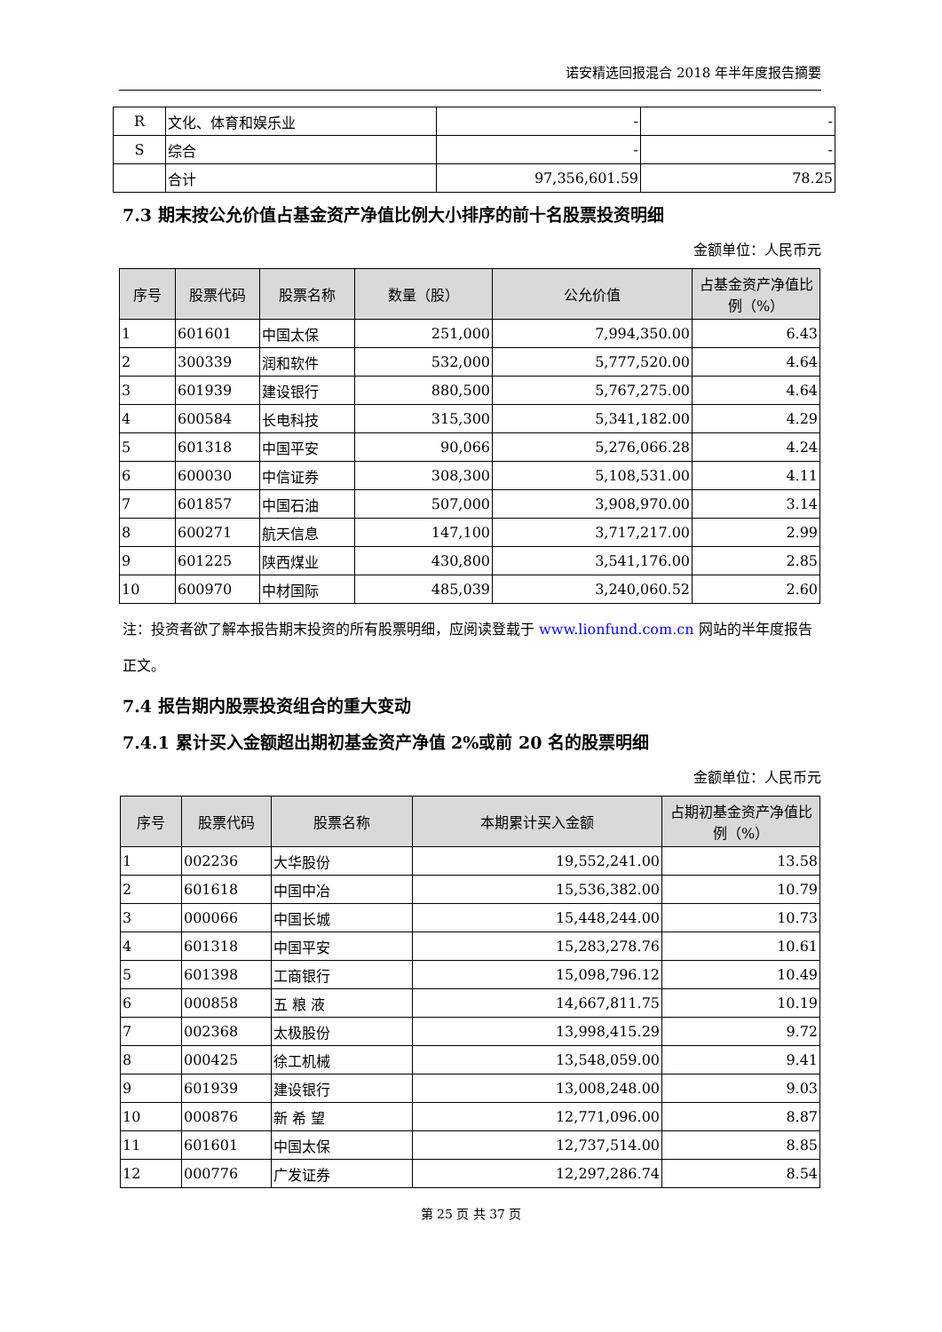诺安精选回报混合 2018 年半年度报告摘要
| R | 文化、体育和娱乐业 | - | - |
| S | 综合 | - | - |
| | 合计 | 97,356,601.59 | 78.25 |
7.3 期末按公允价值占基金资产净值比例大小排序的前十名股票投资明细
金额单位：人民币元
| 序号 | 股票代码 | 股票名称 | 数量（股） | 公允价值 | 占基金资产净值比例（%） |
| --- | --- | --- | --- | --- | --- |
| 1 | 601601 | 中国太保 | 251,000 | 7,994,350.00 | 6.43 |
| 2 | 300339 | 润和软件 | 532,000 | 5,777,520.00 | 4.64 |
| 3 | 601939 | 建设银行 | 880,500 | 5,767,275.00 | 4.64 |
| 4 | 600584 | 长电科技 | 315,300 | 5,341,182.00 | 4.29 |
| 5 | 601318 | 中国平安 | 90,066 | 5,276,066.28 | 4.24 |
| 6 | 600030 | 中信证券 | 308,300 | 5,108,531.00 | 4.11 |
| 7 | 601857 | 中国石油 | 507,000 | 3,908,970.00 | 3.14 |
| 8 | 600271 | 航天信息 | 147,100 | 3,717,217.00 | 2.99 |
| 9 | 601225 | 陕西煤业 | 430,800 | 3,541,176.00 | 2.85 |
| 10 | 600970 | 中材国际 | 485,039 | 3,240,060.52 | 2.60 |
注：投资者欲了解本报告期末投资的所有股票明细，应阅读登载于 www.lionfund.com.cn 网站的半年度报告正文。
7.4 报告期内股票投资组合的重大变动
7.4.1 累计买入金额超出期初基金资产净值 2%或前 20 名的股票明细
金额单位：人民币元
| 序号 | 股票代码 | 股票名称 | 本期累计买入金额 | 占期初基金资产净值比例（%） |
| --- | --- | --- | --- | --- |
| 1 | 002236 | 大华股份 | 19,552,241.00 | 13.58 |
| 2 | 601618 | 中国中冶 | 15,536,382.00 | 10.79 |
| 3 | 000066 | 中国长城 | 15,448,244.00 | 10.73 |
| 4 | 601318 | 中国平安 | 15,283,278.76 | 10.61 |
| 5 | 601398 | 工商银行 | 15,098,796.12 | 10.49 |
| 6 | 000858 | 五 粮 液 | 14,667,811.75 | 10.19 |
| 7 | 002368 | 太极股份 | 13,998,415.29 | 9.72 |
| 8 | 000425 | 徐工机械 | 13,548,059.00 | 9.41 |
| 9 | 601939 | 建设银行 | 13,008,248.00 | 9.03 |
| 10 | 000876 | 新 希 望 | 12,771,096.00 | 8.87 |
| 11 | 601601 | 中国太保 | 12,737,514.00 | 8.85 |
| 12 | 000776 | 广发证券 | 12,297,286.74 | 8.54 |
第 25 页 共 37 页